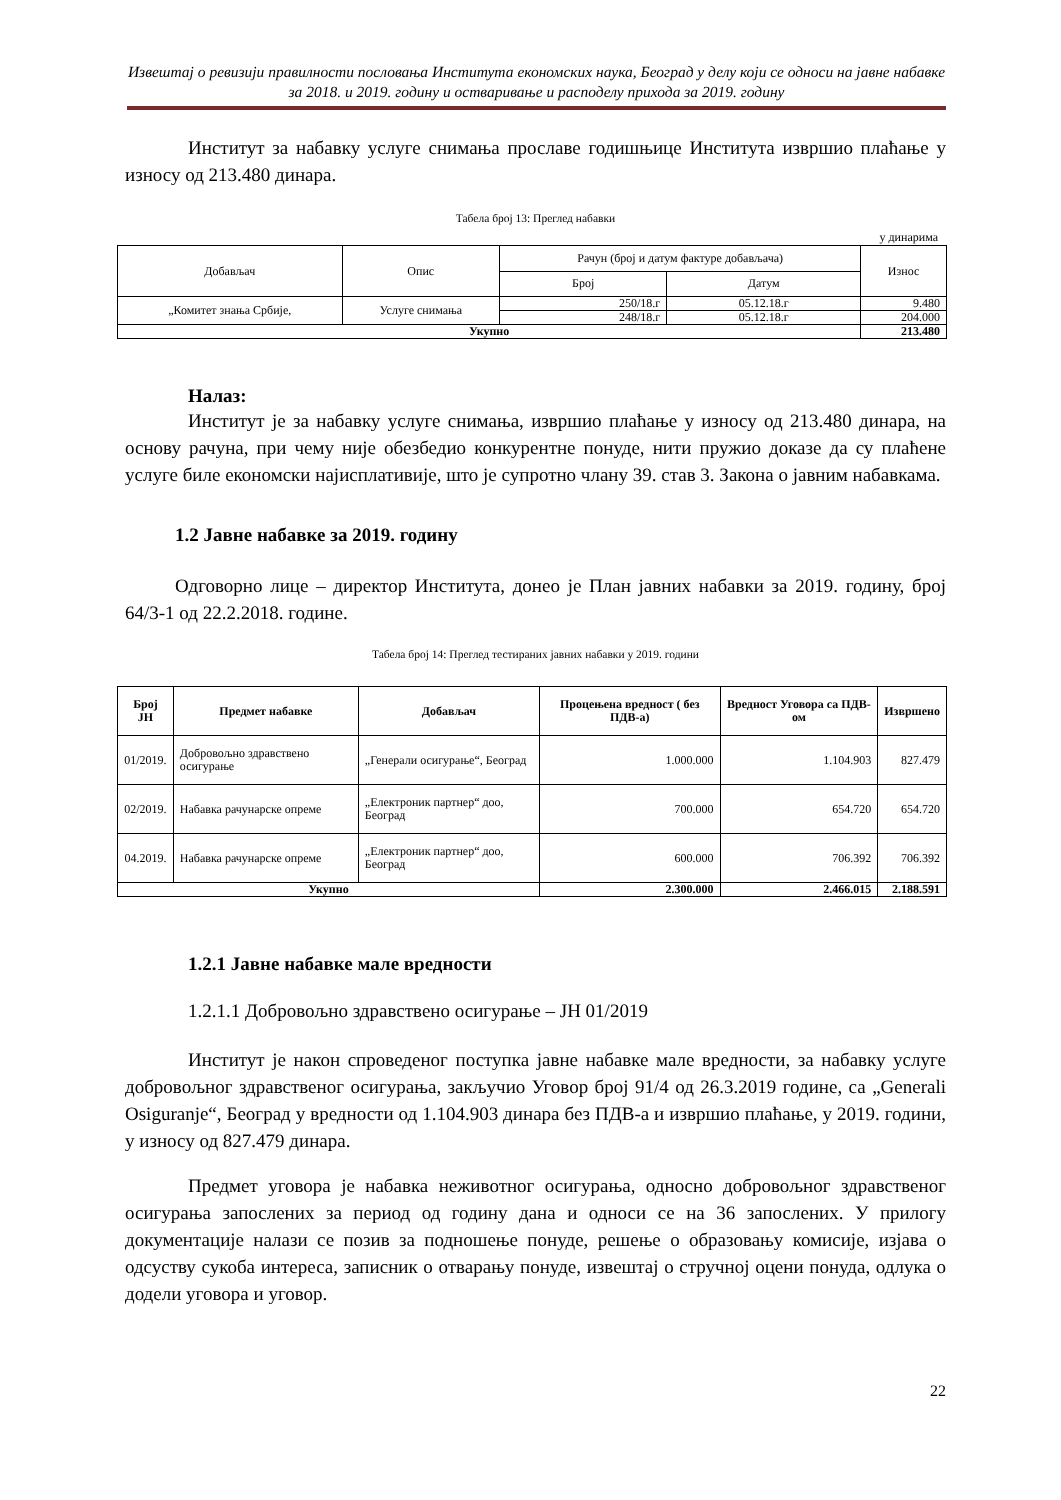Извештај о ревизији правилности пословања Института економских наука, Београд у делу који се односи на јавне набавке за 2018. и 2019. годину и остваривање и расподелу прихода за 2019. годину
Институт за набавку услуге снимања прославе годишњице Института извршио плаћање у износу од 213.480 динара.
Табела број 13: Преглед набавки
у динарима
| Добављач | Опис | Рачун (број и датум фактуре добављача) | | Износ |
| | | Број | Датум | |
| „Комитет знања Србије, | Услуге снимања | 250/18.г | 05.12.18.г | 9.480 |
| | | 248/18.г | 05.12.18.г | 204.000 |
| Укупно | | | | 213.480 |
Налаз:
Институт је за набавку услуге снимања, извршио плаћање у износу од 213.480 динара, на основу рачуна, при чему није обезбедио конкурентне понуде, нити пружио доказе да су плаћене услуге биле економски најисплативије, што је супротно члану 39. став 3. Закона о јавним набавкама.
1.2 Јавне набавке за 2019. годину
Одговорно лице – директор Института, донео је План јавних набавки за 2019. годину, број 64/3-1 од 22.2.2018. године.
Табела број 14: Преглед тестираних јавних набавки у 2019. години
| Број ЈН | Предмет набавке | Добављач | Процењена вредност ( без ПДВ-а) | Вредност Уговора са ПДВ-ом | Извршено |
| --- | --- | --- | --- | --- | --- |
| 01/2019. | Добровољно здравствено осигурање | „Генерали осигурање“, Београд | 1.000.000 | 1.104.903 | 827.479 |
| 02/2019. | Набавка рачунарске опреме | „Електроник партнер“ доо, Београд | 700.000 | 654.720 | 654.720 |
| 04.2019. | Набавка рачунарске опреме | „Електроник партнер“ доо, Београд | 600.000 | 706.392 | 706.392 |
| Укупно | | | 2.300.000 | 2.466.015 | 2.188.591 |
1.2.1 Јавне набавке мале вредности
1.2.1.1 Добровољно здравствено осигурање – ЈН 01/2019
Институт је након спроведеног поступка јавне набавке мале вредности, за набавку услуге добровољног здравственог осигурања, закључио Уговор број 91/4 од 26.3.2019 године, са „Generali Osiguranje“, Београд у вредности од 1.104.903 динара без ПДВ-а и извршио плаћање, у 2019. години, у износу од 827.479 динара.
Предмет уговора је набавка неживотног осигурања, односно добровољног здравственог осигурања запослених за период од годину дана и односи се на 36 запослених. У прилогу документације налази се позив за подношење понуде, решење о образовању комисије, изјава о одсуству сукоба интереса, записник о отварању понуде, извештај о стручној оцени понуда, одлука о додели уговора и уговор.
22